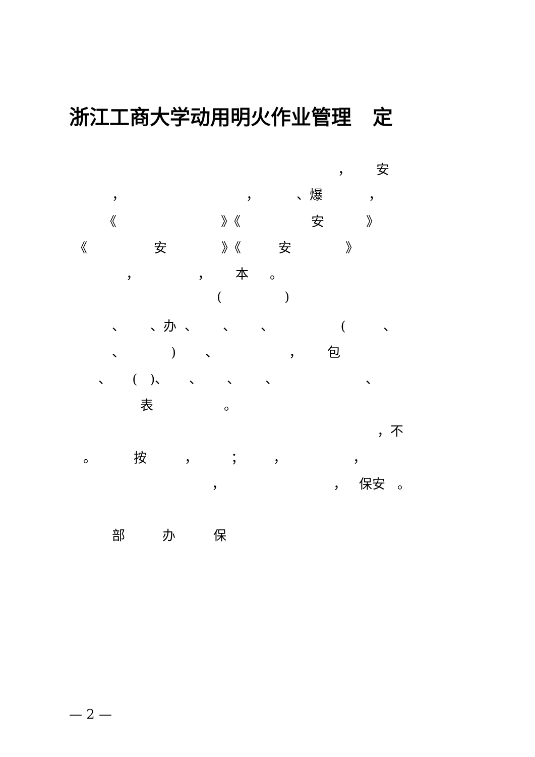浙江工商大学动用明火作业管理 定
， 安
， ， 、爆 ，
《 》《 安 》
《 安 》《 安 》
， ， 本 。
( )
、 、办 、 、 、 ( 、
、 ) 、 ， 包
、 ( )、 、 、 、 、
表 。
，不
。 按 ， ； ， ，
， ， 保安 。
部 办 保
— 2 —